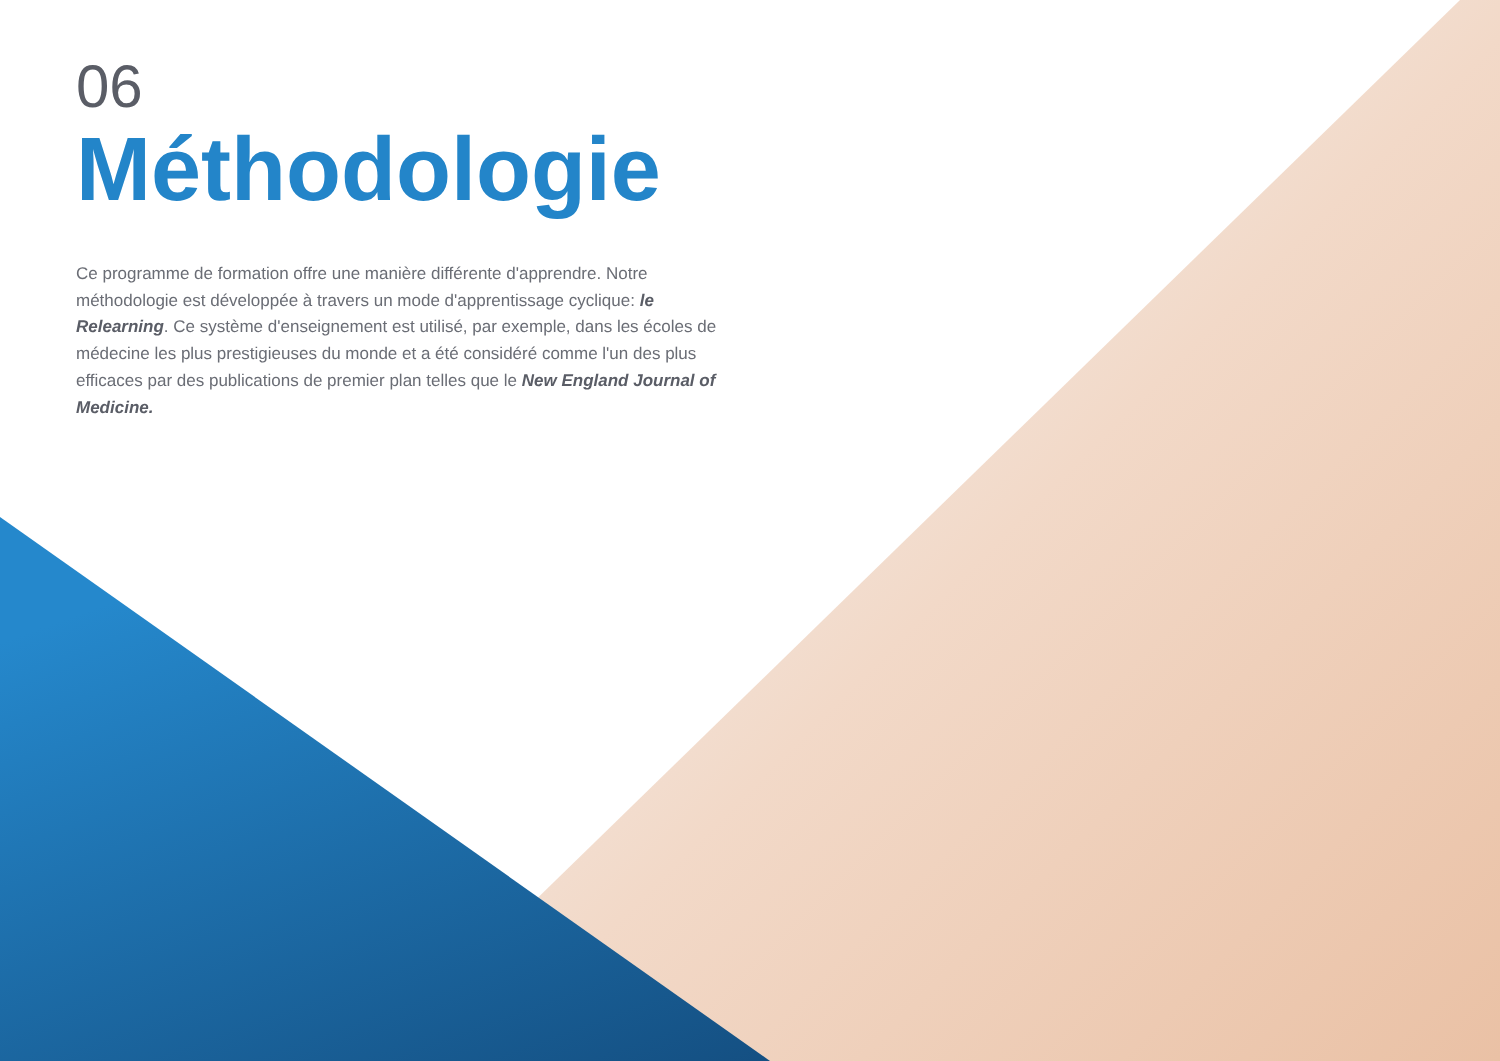06
Méthodologie
Ce programme de formation offre une manière différente d'apprendre. Notre méthodologie est développée à travers un mode d'apprentissage cyclique: le Relearning. Ce système d'enseignement est utilisé, par exemple, dans les écoles de médecine les plus prestigieuses du monde et a été considéré comme l'un des plus efficaces par des publications de premier plan telles que le New England Journal of Medicine.